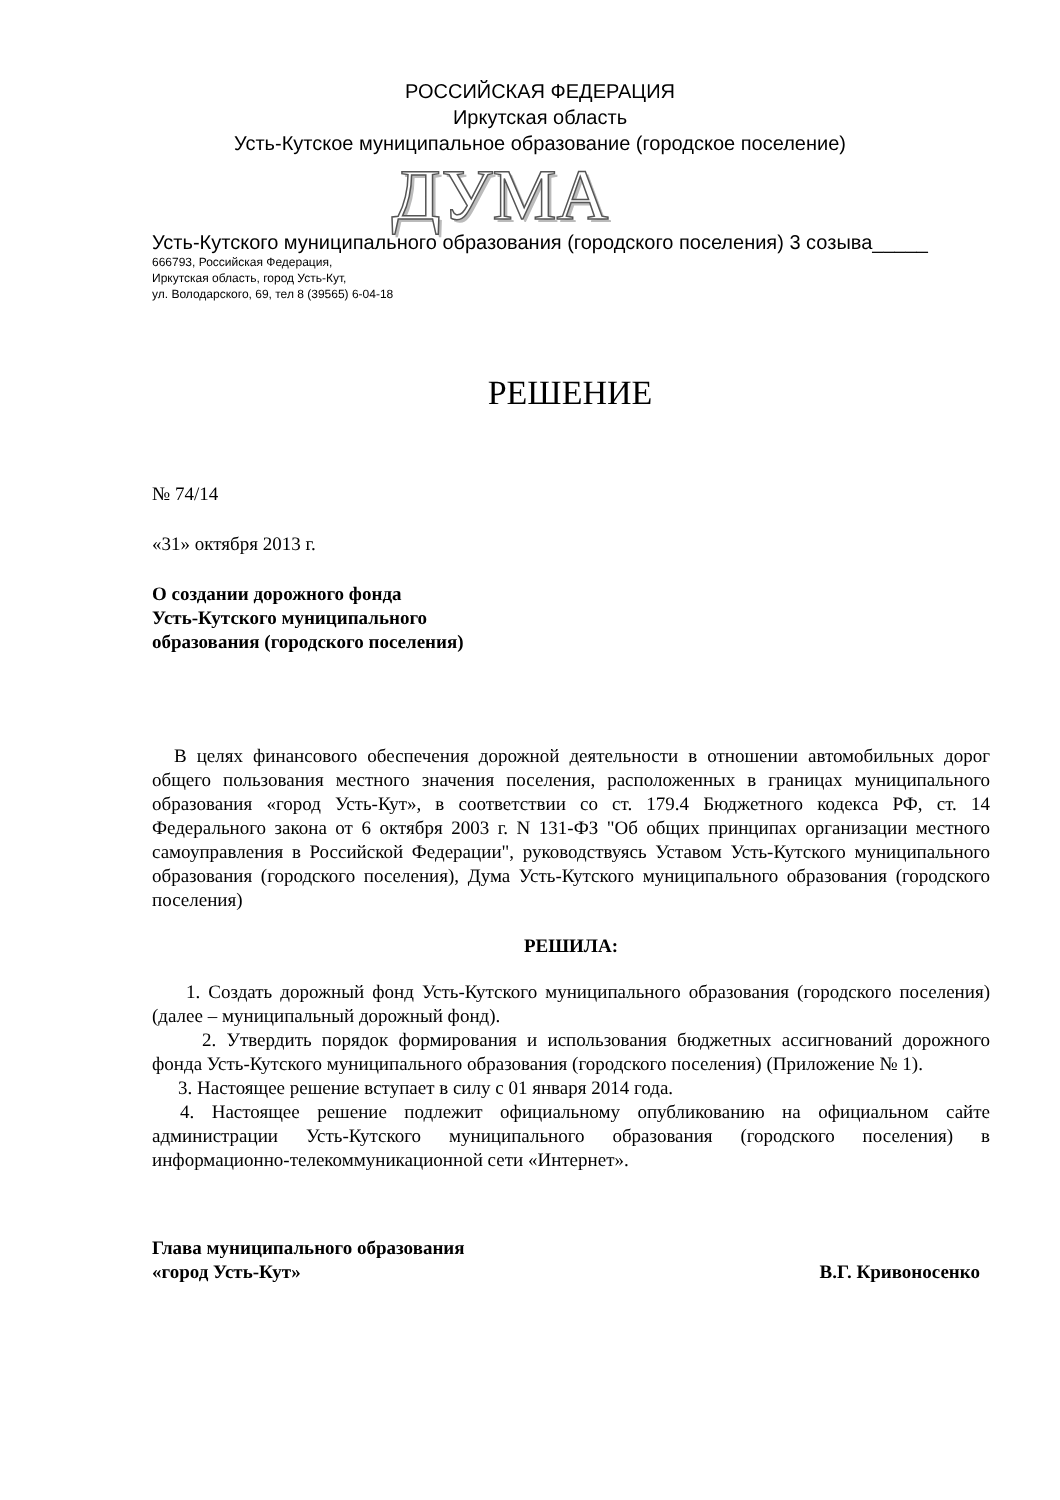РОССИЙСКАЯ ФЕДЕРАЦИЯ
Иркутская область
Усть-Кутское муниципальное образование (городское поселение)
ДУМА
Усть-Кутского муниципального образования (городского поселения) 3 созыва_____
666793, Российская Федерация,
Иркутская область, город Усть-Кут,
ул. Володарского, 69, тел 8 (39565) 6-04-18
РЕШЕНИЕ
№ 74/14
«31» октября 2013 г.
О создании дорожного фонда
Усть-Кутского муниципального
образования (городского поселения)
В целях финансового обеспечения дорожной деятельности в отношении автомобильных дорог общего пользования местного значения поселения, расположенных в границах муниципального образования «город Усть-Кут», в соответствии со ст. 179.4 Бюджетного кодекса РФ, ст. 14 Федерального закона от 6 октября 2003 г. N 131-ФЗ "Об общих принципах организации местного самоуправления в Российской Федерации", руководствуясь Уставом Усть-Кутского муниципального образования (городского поселения), Дума Усть-Кутского муниципального образования (городского поселения)
РЕШИЛА:
1. Создать дорожный фонд Усть-Кутского муниципального образования (городского поселения) (далее – муниципальный дорожный фонд).
2. Утвердить порядок формирования и использования бюджетных ассигнований дорожного фонда Усть-Кутского муниципального образования (городского поселения) (Приложение № 1).
3. Настоящее решение вступает в силу с 01 января 2014 года.
4. Настоящее решение подлежит официальному опубликованию на официальном сайте администрации Усть-Кутского муниципального образования (городского поселения) в информационно-телекоммуникационной сети «Интернет».
Глава муниципального образования
«город Усть-Кут»
В.Г. Кривоносенко